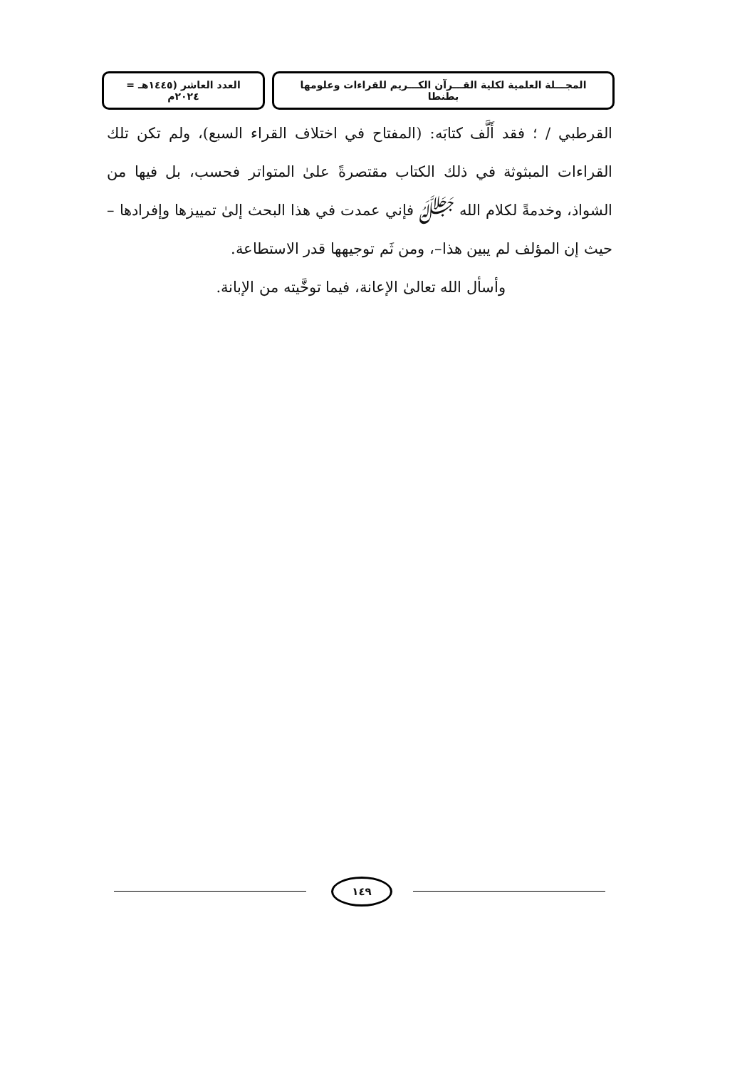المجـــلة العلمية لكلية القـــرآن الكـــريم للقراءات وعلومها بطنطا
العدد العاشر (١٤٤٥هـ = ٢٠٢٤م
القرطبي / ؛ فقد أَلَّف كتابَه: (المفتاح في اختلاف القراء السبع)، ولم تكن تلك القراءات المبثوثة في ذلك الكتاب مقتصرةً علىٰ المتواتر فحسب، بل فيها من الشواذ، وخدمةً لكلام الله ﷻ فإني عمدت في هذا البحث إلىٰ تمييزها وإفرادها –حيث إن المؤلف لم يبين هذا–، ومن ثَم توجيهها قدر الاستطاعة.
وأسأل الله تعالىٰ الإعانة، فيما توخَّيته من الإبانة.
١٤٩